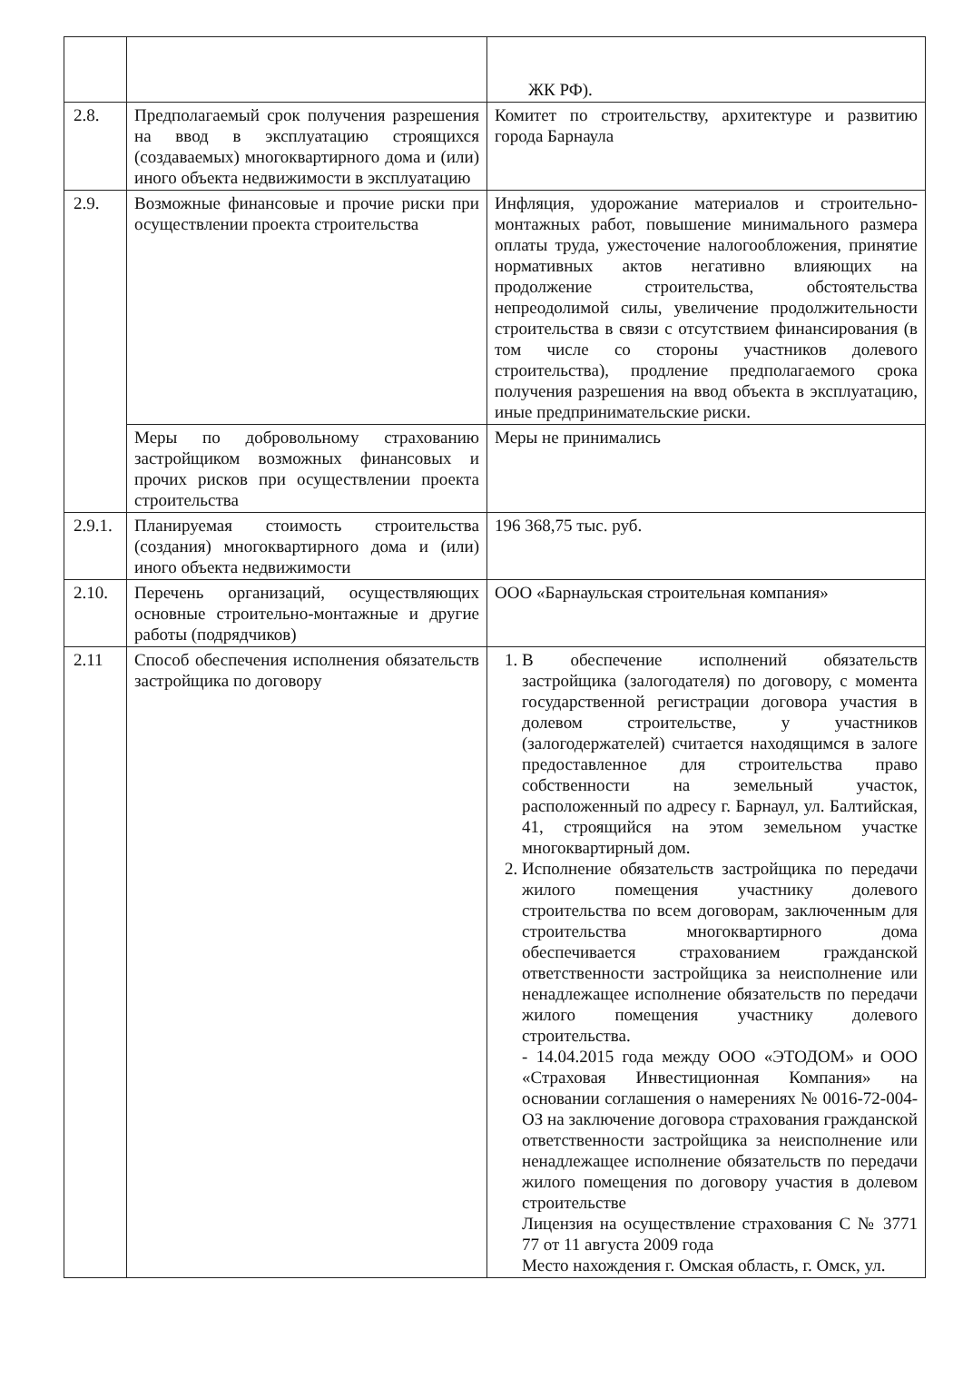| | | ЖК РФ). |
| 2.8. | Предполагаемый срок получения разрешения на ввод в эксплуатацию строящихся (создаваемых) многоквартирного дома и (или) иного объекта недвижимости в эксплуатацию | Комитет по строительству, архитектуре и развитию города Барнаула |
| 2.9. | Возможные финансовые и прочие риски при осуществлении проекта строительства | Инфляция, удорожание материалов и строительно-монтажных работ, повышение минимального размера оплаты труда, ужесточение налогообложения, принятие нормативных актов негативно влияющих на продолжение строительства, обстоятельства непреодолимой силы, увеличение продолжительности строительства в связи с отсутствием финансирования (в том числе со стороны участников долевого строительства), продление предполагаемого срока получения разрешения на ввод объекта в эксплуатацию, иные предпринимательские риски. |
| | Меры по добровольному страхованию застройщиком возможных финансовых и прочих рисков при осуществлении проекта строительства | Меры не принимались |
| 2.9.1. | Планируемая стоимость строительства (создания) многоквартирного дома и (или) иного объекта недвижимости | 196 368,75 тыс. руб. |
| 2.10. | Перечень организаций, осуществляющих основные строительно-монтажные и другие работы (подрядчиков) | ООО «Барнаульская строительная компания» |
| 2.11 | Способ обеспечения исполнения обязательств застройщика по договору | 1. В обеспечение исполнений обязательств застройщика (залогодателя) по договору, с момента государственной регистрации договора участия в долевом строительстве, у участников (залогодержателей) считается находящимся в залоге предоставленное для строительства право собственности на земельный участок, расположенный по адресу г. Барнаул, ул. Балтийская, 41, строящийся на этом земельном участке многоквартирный дом. 2. Исполнение обязательств застройщика по передачи жилого помещения участнику долевого строительства по всем договорам, заключенным для строительства многоквартирного дома обеспечивается страхованием гражданской ответственности застройщика за неисполнение или ненадлежащее исполнение обязательств по передачи жилого помещения участнику долевого строительства. - 14.04.2015 года между ООО «ЭТОДОМ» и ООО «Страховая Инвестиционная Компания» на основании соглашения о намерениях № 0016-72-004-ОЗ на заключение договора страхования гражданской ответственности застройщика за неисполнение или ненадлежащее исполнение обязательств по передачи жилого помещения по договору участия в долевом строительстве Лицензия на осуществление страхования С № 3771 77 от 11 августа 2009 года Место нахождения г. Омская область, г. Омск, ул. |